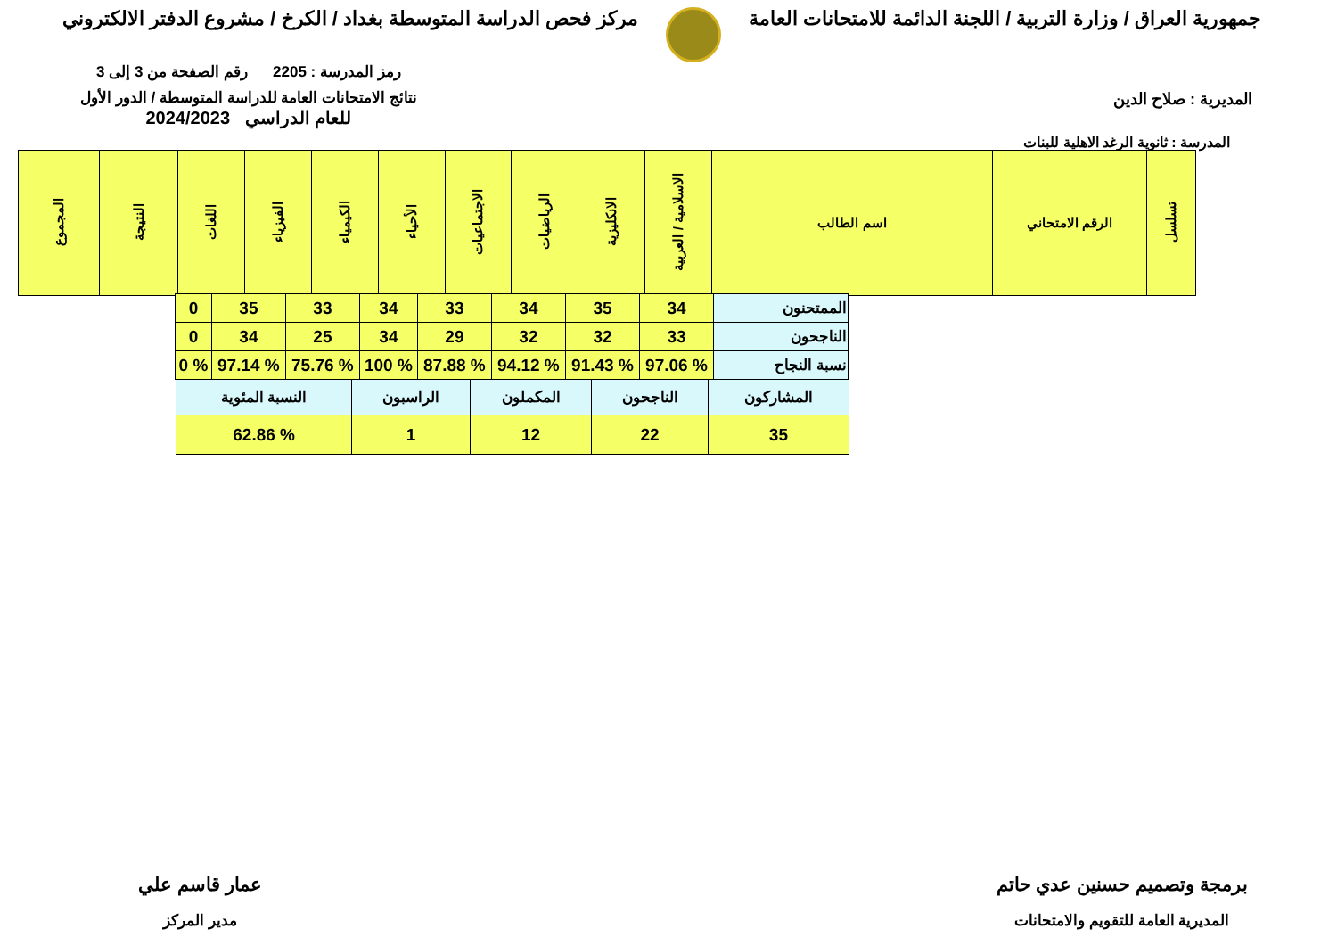جمهورية العراق / وزارة التربية / اللجنة الدائمة للامتحانات العامة
مركز فحص الدراسة المتوسطة بغداد / الكرخ / مشروع الدفتر الالكتروني
المديرية : صلاح الدين
رمز المدرسة : 2205 رقم الصفحة من 3 إلى 3
نتائج الامتحانات العامة للدراسة المتوسطة / الدور الأول
للعام الدراسي 2024/2023
المدرسة : ثانوية الرغد الاهلية للبنات
| تسلسل | الرقم الامتحاني | اسم الطالب | الاسلامية / العربية | الانكليزية | الرياضيات | الاجتماعيات | الأحياء | الكيمياء | الفيزياء | اللغات | النتيجة | المجموع |
| --- | --- | --- | --- | --- | --- | --- | --- | --- | --- | --- | --- | --- |
| الممتحنون | 34 | 35 | 34 | 33 | 34 | 33 | 35 | 0 |
| الناجحون | 33 | 32 | 32 | 29 | 34 | 25 | 34 | 0 |
| نسبة النجاح | % 97.06 | % 91.43 | % 94.12 | % 87.88 | % 100 | % 75.76 | % 97.14 | % 0 |
| المشاركون | الناجحون | المكملون | الراسبون | النسبة المئوية |
| 35 | 22 | 12 | 1 | % 62.86 |
برمجة وتصميم حسنين عدي حاتم
المديرية العامة للتقويم والامتحانات
عمار قاسم علي
مدير المركز